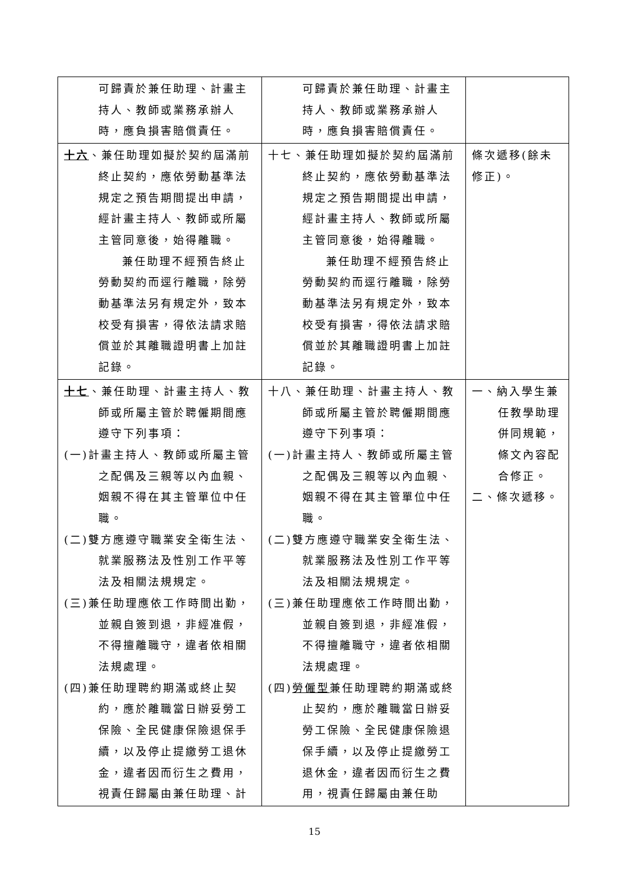| 可歸責於兼任助理、計畫主持人、教師或業務承辦人時，應負損害賠償責任。 | 可歸責於兼任助理、計畫主持人、教師或業務承辦人時，應負損害賠償責任。 | |
| 十六 、兼任助理如擬於契約屆滿前終止契約，應依勞動基準法規定之預告期間提出申請，經計畫主持人、教師或所屬主管同意後，始得離職。 兼任助理不經預告終止勞動契約而逕行離職，除勞動基準法另有規定外，致本校受有損害，得依法請求賠償並於其離職證明書上加註記錄。 | 十七、兼任助理如擬於契約屆滿前終止契約，應依勞動基準法規定之預告期間提出申請，經計畫主持人、教師或所屬主管同意後，始得離職。 兼任助理不經預告終止勞動契約而逕行離職，除勞動基準法另有規定外，致本校受有損害，得依法請求賠償並於其離職證明書上加註記錄。 | 條次遞移(餘未修正)。 |
| 十七 、兼任助理、計畫主持人、教師或所屬主管於聘僱期間應遵守下列事項： (一)計畫主持人、教師或所屬主管之配偶及三親等以內血親、姻親不得在其主管單位中任職。 (二)雙方應遵守職業安全衛生法、就業服務法及性別工作平等法及相關法規規定。 (三)兼任助理應依工作時間出勤，並親自簽到退，非經准假，不得擅離職守，違者依相關法規處理。 (四)兼任助理聘約期滿或終止契約，應於離職當日辦妥勞工保險、全民健康保險退保手續，以及停止提繳勞工退休金，違者因而衍生之費用，視責任歸屬由兼任助理、計 | 十八、兼任助理、計畫主持人、教師或所屬主管於聘僱期間應遵守下列事項： (一)計畫主持人、教師或所屬主管之配偶及三親等以內血親、姻親不得在其主管單位中任職。 (二)雙方應遵守職業安全衛生法、就業服務法及性別工作平等法及相關法規規定。 (三)兼任助理應依工作時間出勤，並親自簽到退，非經准假，不得擅離職守，違者依相關法規處理。 (四) 勞僱型 兼任助理聘約期滿或終止契約，應於離職當日辦妥勞工保險、全民健康保險退保手續，以及停止提繳勞工退休金，違者因而衍生之費用，視責任歸屬由兼任助 | 一、納入學生兼任教學助理併同規範，條文內容配合修正。 二、條次遞移。 |
15